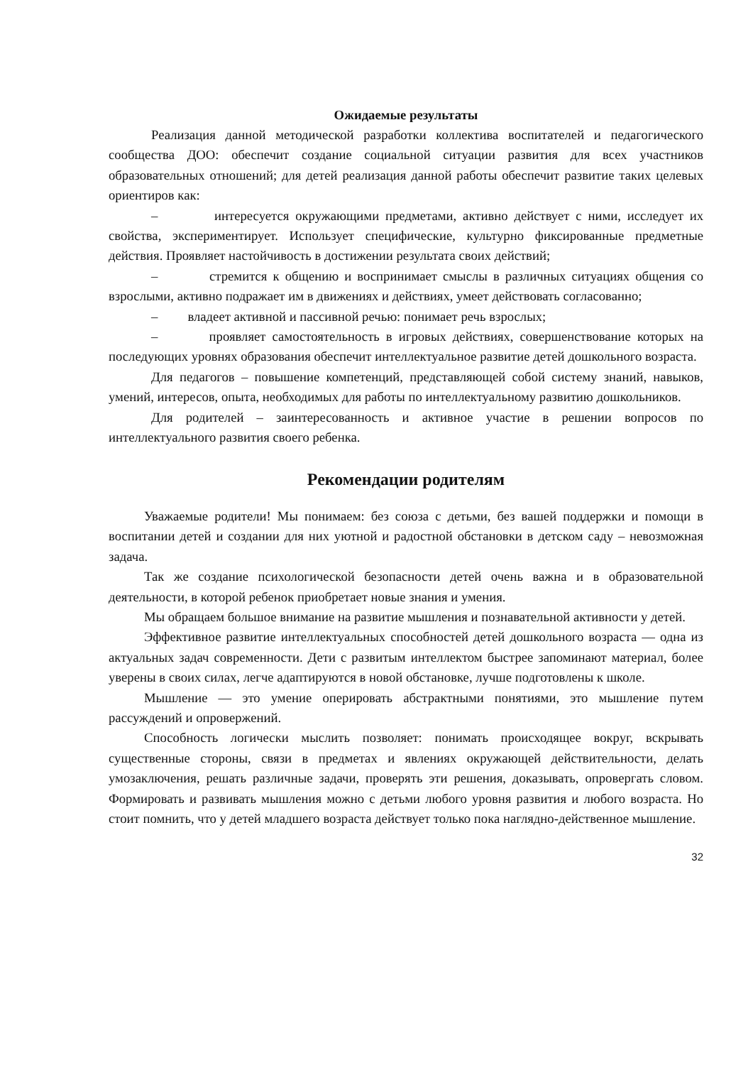Ожидаемые результаты
Реализация данной методической разработки коллектива воспитателей и педагогического сообщества ДОО: обеспечит создание социальной ситуации развития для всех участников образовательных отношений; для детей реализация данной работы обеспечит развитие таких целевых ориентиров как:
– интересуется окружающими предметами, активно действует с ними, исследует их свойства, экспериментирует. Использует специфические, культурно фиксированные предметные действия. Проявляет настойчивость в достижении результата своих действий;
– стремится к общению и воспринимает смыслы в различных ситуациях общения со взрослыми, активно подражает им в движениях и действиях, умеет действовать согласованно;
– владеет активной и пассивной речью: понимает речь взрослых;
– проявляет самостоятельность в игровых действиях, совершенствование которых на последующих уровнях образования обеспечит интеллектуальное развитие детей дошкольного возраста.
Для педагогов – повышение компетенций, представляющей собой систему знаний, навыков, умений, интересов, опыта, необходимых для работы по интеллектуальному развитию дошкольников.
Для родителей – заинтересованность и активное участие в решении вопросов по интеллектуального развития своего ребенка.
Рекомендации родителям
Уважаемые родители! Мы понимаем: без союза с детьми, без вашей поддержки и помощи в воспитании детей и создании для них уютной и радостной обстановки в детском саду – невозможная задача.
Так же создание психологической безопасности детей очень важна и в образовательной деятельности, в которой ребенок приобретает новые знания и умения.
Мы обращаем большое внимание на развитие мышления и познавательной активности у детей.
Эффективное развитие интеллектуальных способностей детей дошкольного возраста — одна из актуальных задач современности. Дети с развитым интеллектом быстрее запоминают материал, более уверены в своих силах, легче адаптируются в новой обстановке, лучше подготовлены к школе.
Мышление — это умение оперировать абстрактными понятиями, это мышление путем рассуждений и опровержений.
Способность логически мыслить позволяет: понимать происходящее вокруг, вскрывать существенные стороны, связи в предметах и явлениях окружающей действительности, делать умозаключения, решать различные задачи, проверять эти решения, доказывать, опровергать словом. Формировать и развивать мышления можно с детьми любого уровня развития и любого возраста. Но стоит помнить, что у детей младшего возраста действует только пока наглядно-действенное мышление.
32